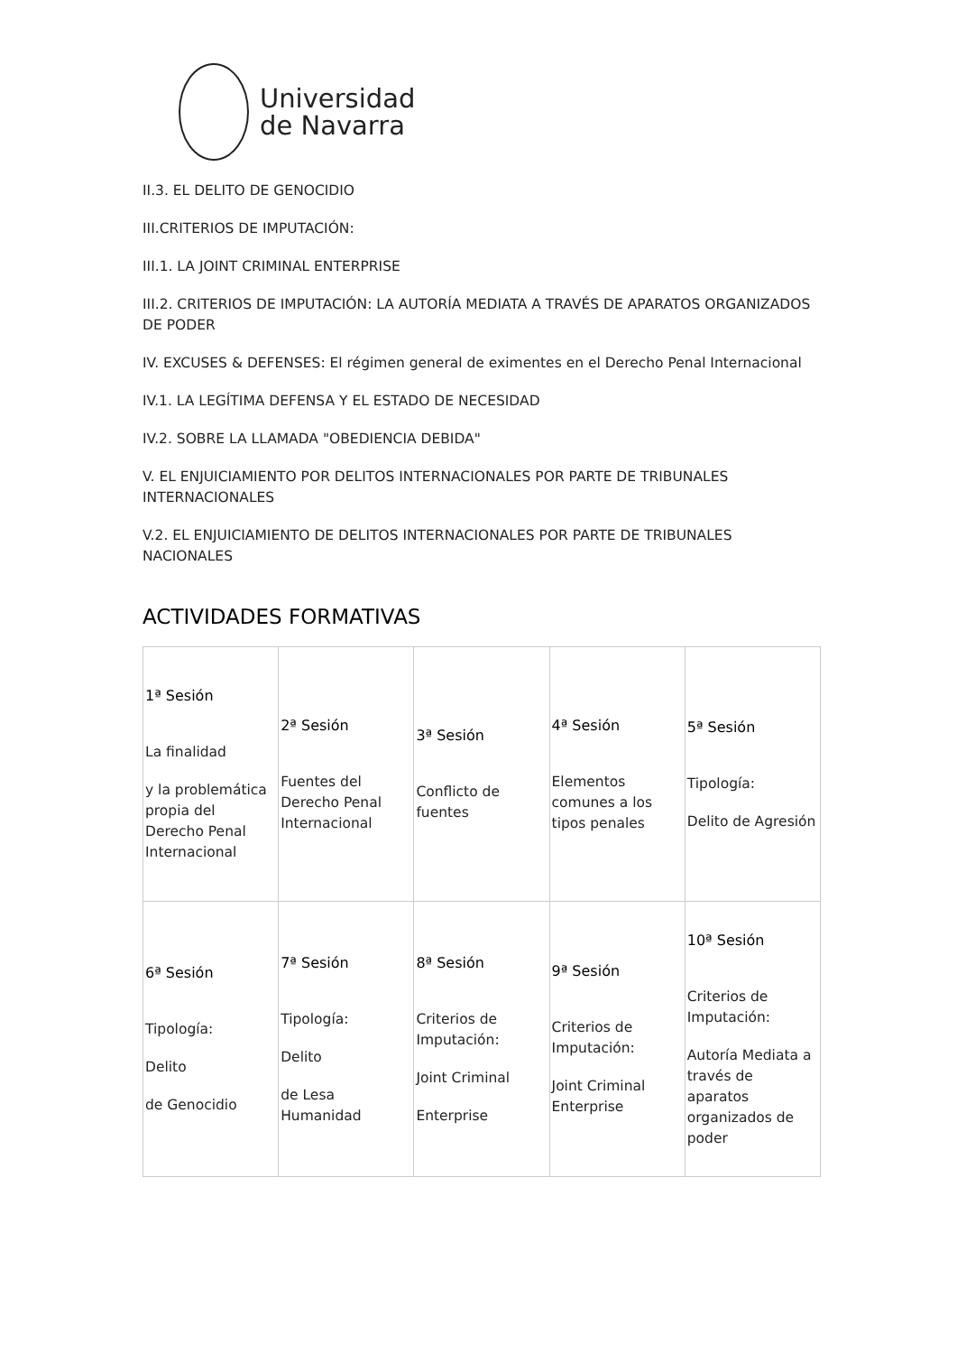Universidad
de Navarra
II.3. EL DELITO DE GENOCIDIO
III.CRITERIOS DE IMPUTACIÓN:
III.1. LA JOINT CRIMINAL ENTERPRISE
III.2. CRITERIOS DE IMPUTACIÓN: LA AUTORÍA MEDIATA A TRAVÉS DE APARATOS ORGANIZADOS DE PODER
IV. EXCUSES & DEFENSES: El régimen general de eximentes en el Derecho Penal Internacional
IV.1. LA LEGÍTIMA DEFENSA Y EL ESTADO DE NECESIDAD
IV.2. SOBRE LA LLAMADA "OBEDIENCIA DEBIDA"
V. EL ENJUICIAMIENTO POR DELITOS INTERNACIONALES POR PARTE DE TRIBUNALES INTERNACIONALES
V.2. EL ENJUICIAMIENTO DE DELITOS INTERNACIONALES POR PARTE DE TRIBUNALES NACIONALES
ACTIVIDADES FORMATIVAS
| 1ª Sesión La finalidad y la problemática propia del Derecho Penal Internacional | 2ª Sesión Fuentes del Derecho Penal Internacional | 3ª Sesión Conflicto de fuentes | 4ª Sesión Elementos comunes a los tipos penales | 5ª Sesión Tipología: Delito de Agresión |
| 6ª Sesión Tipología: Delito de Genocidio | 7ª Sesión Tipología: Delito de Lesa Humanidad | 8ª Sesión Criterios de Imputación: Joint Criminal Enterprise | 9ª Sesión Criterios de Imputación: Joint Criminal Enterprise | 10ª Sesión Criterios de Imputación: Autoría Mediata a través de aparatos organizados de poder |